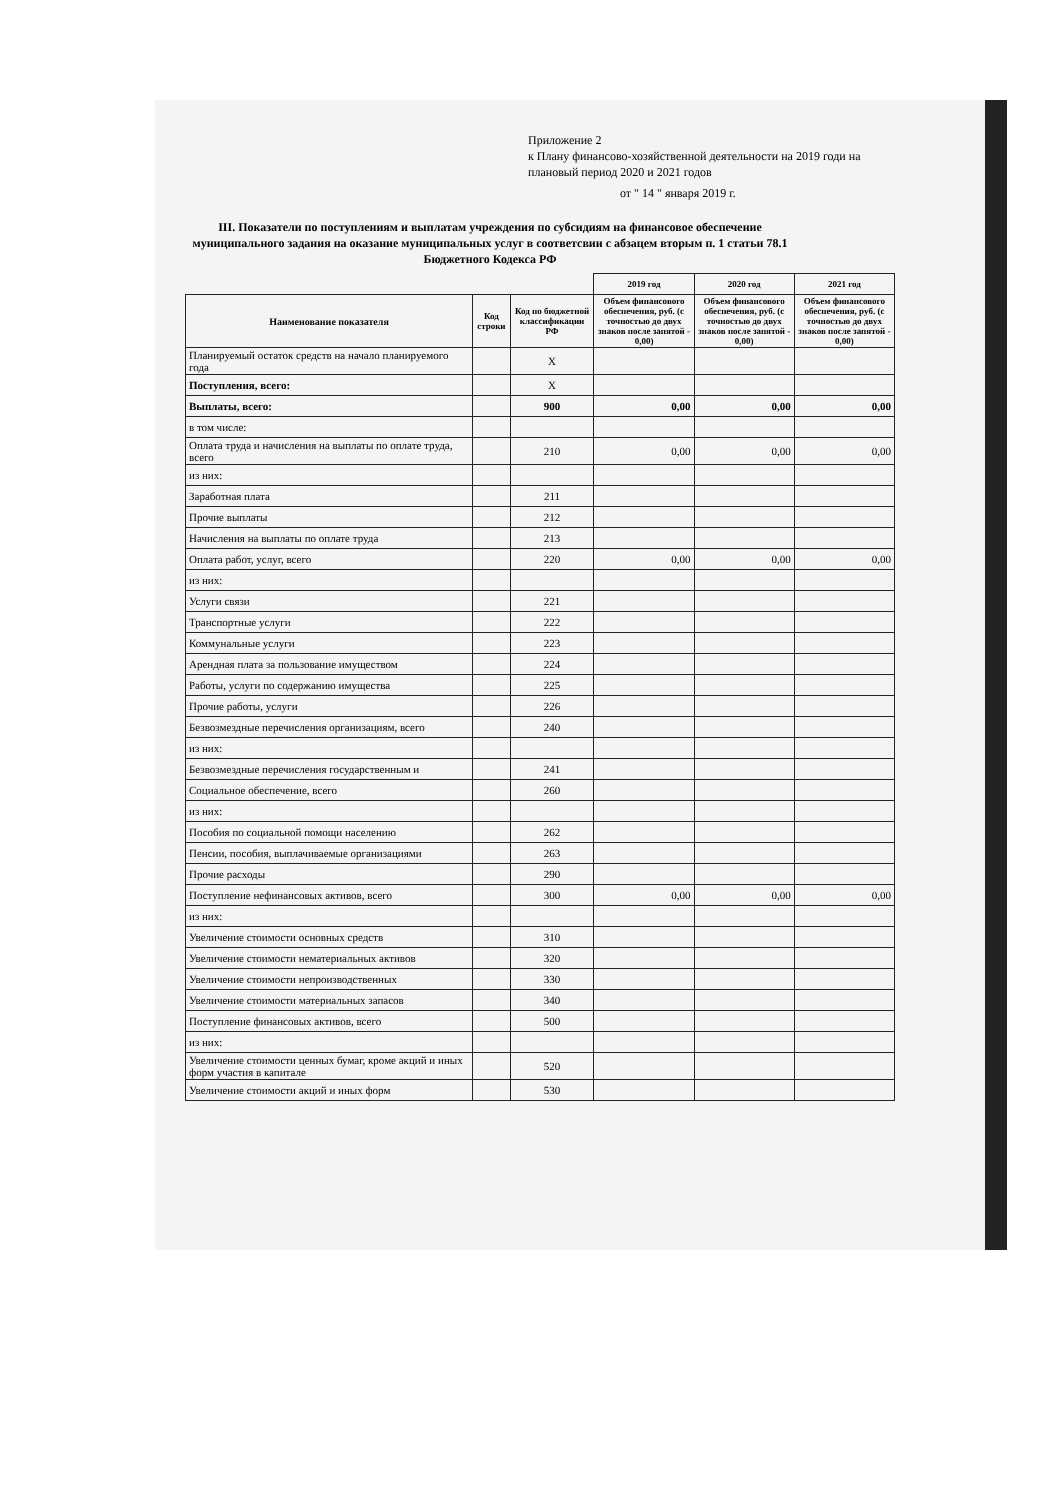Приложение 2
к Плану финансово-хозяйственной деятельности на 2019 годи на
плановый период 2020 и 2021 годов
от " 14 " января 2019 г.
III. Показатели по поступлениям и выплатам учреждения по субсидиям на финансовое обеспечение муниципального задания на оказание муниципальных услуг в соответсвии с абзацем вторым п. 1 статьи 78.1 Бюджетного Кодекса РФ
| | | | 2019 год | 2020 год | 2021 год |
| --- | --- | --- | --- | --- | --- |
| Наименование показателя | Код строки | Код по бюджетной классификации РФ | Объем финансового обеспечения, руб. (с точностью до двух знаков после запятой - 0,00) | Объем финансового обеспечения, руб. (с точностью до двух знаков после запятой - 0,00) | Объем финансового обеспечения, руб. (с точностью до двух знаков после запятой - 0,00) |
| Планируемый остаток средств на начало планируемого года | | X | | | |
| Поступления, всего: | | X | | | |
| Выплаты, всего: | | 900 | 0,00 | 0,00 | 0,00 |
| в том числе: | | | | | |
| Оплата труда и начисления на выплаты по оплате труда, всего | | 210 | 0,00 | 0,00 | 0,00 |
| из них: | | | | | |
| Заработная плата | | 211 | | | |
| Прочие выплаты | | 212 | | | |
| Начисления на выплаты по оплате труда | | 213 | | | |
| Оплата работ, услуг, всего | | 220 | 0,00 | 0,00 | 0,00 |
| из них: | | | | | |
| Услуги связи | | 221 | | | |
| Транспортные услуги | | 222 | | | |
| Коммунальные услуги | | 223 | | | |
| Арендная плата за пользование имуществом | | 224 | | | |
| Работы, услуги по содержанию имущества | | 225 | | | |
| Прочие работы, услуги | | 226 | | | |
| Безвозмездные перечисления организациям, всего | | 240 | | | |
| из них: | | | | | |
| Безвозмездные перечисления государственным и | | 241 | | | |
| Социальное обеспечение, всего | | 260 | | | |
| из них: | | | | | |
| Пособия по социальной помощи населению | | 262 | | | |
| Пенсии, пособия, выплачиваемые организациями | | 263 | | | |
| Прочие расходы | | 290 | | | |
| Поступление нефинансовых активов, всего | | 300 | 0,00 | 0,00 | 0,00 |
| из них: | | | | | |
| Увеличение стоимости основных средств | | 310 | | | |
| Увеличение стоимости нематериальных активов | | 320 | | | |
| Увеличение стоимости непроизводственных | | 330 | | | |
| Увеличение стоимости материальных запасов | | 340 | | | |
| Поступление финансовых активов, всего | | 500 | | | |
| из них: | | | | | |
| Увеличение стоимости ценных бумаг, кроме акций и иных форм участия в капитале | | 520 | | | |
| Увеличение стоимости акций и иных форм | | 530 | | | |